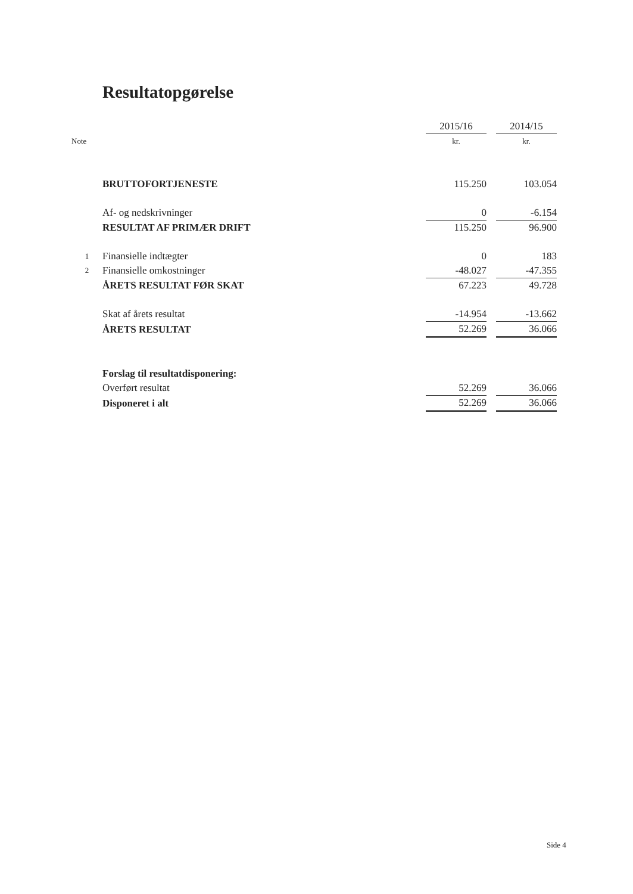Resultatopgørelse
| | | 2015/16 | | 2014/15 |
| Note | | kr. | | kr. |
| | BRUTTOFORTJENESTE | 115.250 | | 103.054 |
| | Af- og nedskrivninger | 0 | | -6.154 |
| | RESULTAT AF PRIMÆR DRIFT | 115.250 | | 96.900 |
| 1 | Finansielle indtægter | 0 | | 183 |
| 2 | Finansielle omkostninger | -48.027 | | -47.355 |
| | ÅRETS RESULTAT FØR SKAT | 67.223 | | 49.728 |
| | Skat af årets resultat | -14.954 | | -13.662 |
| | ÅRETS RESULTAT | 52.269 | | 36.066 |
| | Forslag til resultatdisponering: | | | |
| | Overført resultat | 52.269 | | 36.066 |
| | Disponeret i alt | 52.269 | | 36.066 |
Side 4